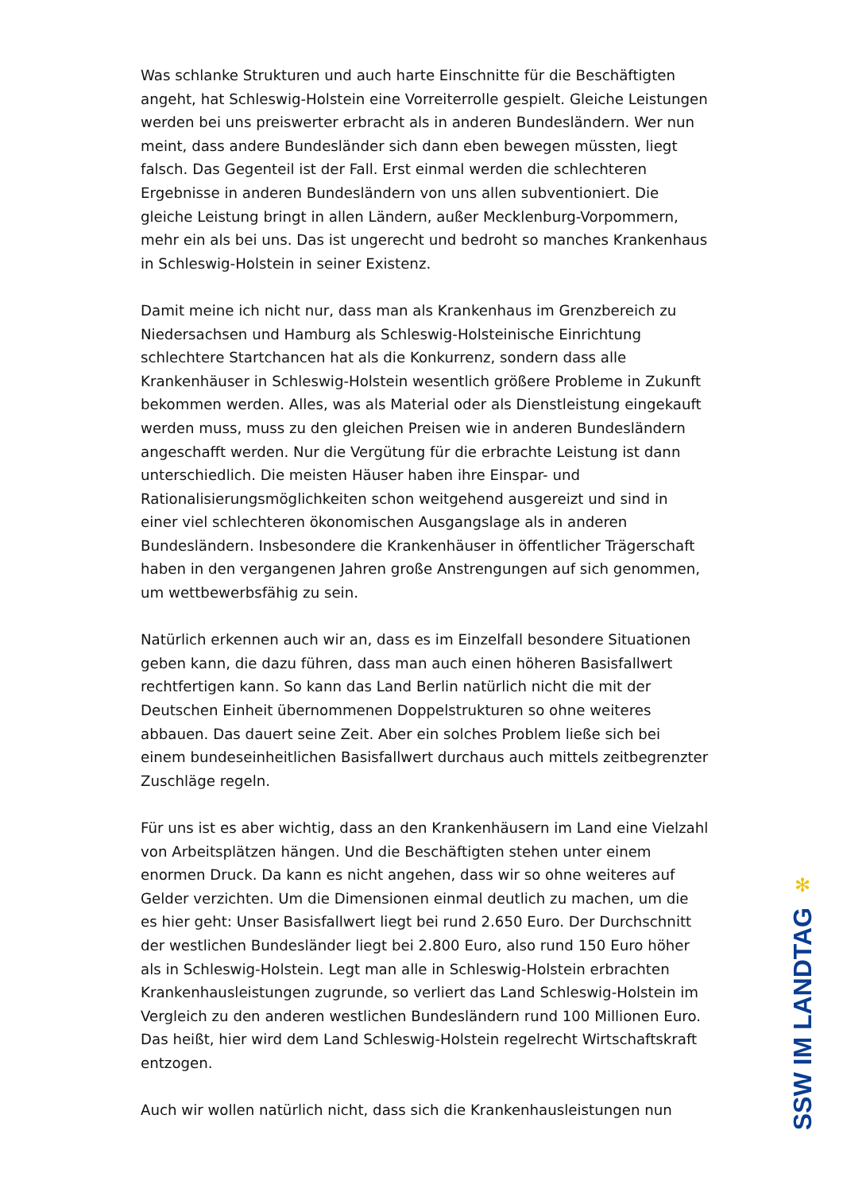Was schlanke Strukturen und auch harte Einschnitte für die Beschäftigten angeht, hat Schleswig-Holstein eine Vorreiterrolle gespielt. Gleiche Leistungen werden bei uns preiswerter erbracht als in anderen Bundesländern. Wer nun meint, dass andere Bundesländer sich dann eben bewegen müssten, liegt falsch. Das Gegenteil ist der Fall. Erst einmal werden die schlechteren Ergebnisse in anderen Bundesländern von uns allen subventioniert. Die gleiche Leistung bringt in allen Ländern, außer Mecklenburg-Vorpommern, mehr ein als bei uns. Das ist ungerecht und bedroht so manches Krankenhaus in Schleswig-Holstein in seiner Existenz.
Damit meine ich nicht nur, dass man als Krankenhaus im Grenzbereich zu Niedersachsen und Hamburg als Schleswig-Holsteinische Einrichtung schlechtere Startchancen hat als die Konkurrenz, sondern dass alle Krankenhäuser in Schleswig-Holstein wesentlich größere Probleme in Zukunft bekommen werden. Alles, was als Material oder als Dienstleistung eingekauft werden muss, muss zu den gleichen Preisen wie in anderen Bundesländern angeschafft werden. Nur die Vergütung für die erbrachte Leistung ist dann unterschiedlich. Die meisten Häuser haben ihre Einspar- und Rationalisierungsmöglichkeiten schon weitgehend ausgereizt und sind in einer viel schlechteren ökonomischen Ausgangslage als in anderen Bundesländern. Insbesondere die Krankenhäuser in öffentlicher Trägerschaft haben in den vergangenen Jahren große Anstrengungen auf sich genommen, um wettbewerbsfähig zu sein.
Natürlich erkennen auch wir an, dass es im Einzelfall besondere Situationen geben kann, die dazu führen, dass man auch einen höheren Basisfallwert rechtfertigen kann. So kann das Land Berlin natürlich nicht die mit der Deutschen Einheit übernommenen Doppelstrukturen so ohne weiteres abbauen. Das dauert seine Zeit. Aber ein solches Problem ließe sich bei einem bundeseinheitlichen Basisfallwert durchaus auch mittels zeitbegrenzter Zuschläge regeln.
Für uns ist es aber wichtig, dass an den Krankenhäusern im Land eine Vielzahl von Arbeitsplätzen hängen. Und die Beschäftigten stehen unter einem enormen Druck. Da kann es nicht angehen, dass wir so ohne weiteres auf Gelder verzichten. Um die Dimensionen einmal deutlich zu machen, um die es hier geht: Unser Basisfallwert liegt bei rund 2.650 Euro. Der Durchschnitt der westlichen Bundesländer liegt bei 2.800 Euro, also rund 150 Euro höher als in Schleswig-Holstein. Legt man alle in Schleswig-Holstein erbrachten Krankenhausleistungen zugrunde, so verliert das Land Schleswig-Holstein im Vergleich zu den anderen westlichen Bundesländern rund 100 Millionen Euro. Das heißt, hier wird dem Land Schleswig-Holstein regelrecht Wirtschaftskraft entzogen.
Auch wir wollen natürlich nicht, dass sich die Krankenhausleistungen nun
✻
SSW IM LANDTAG